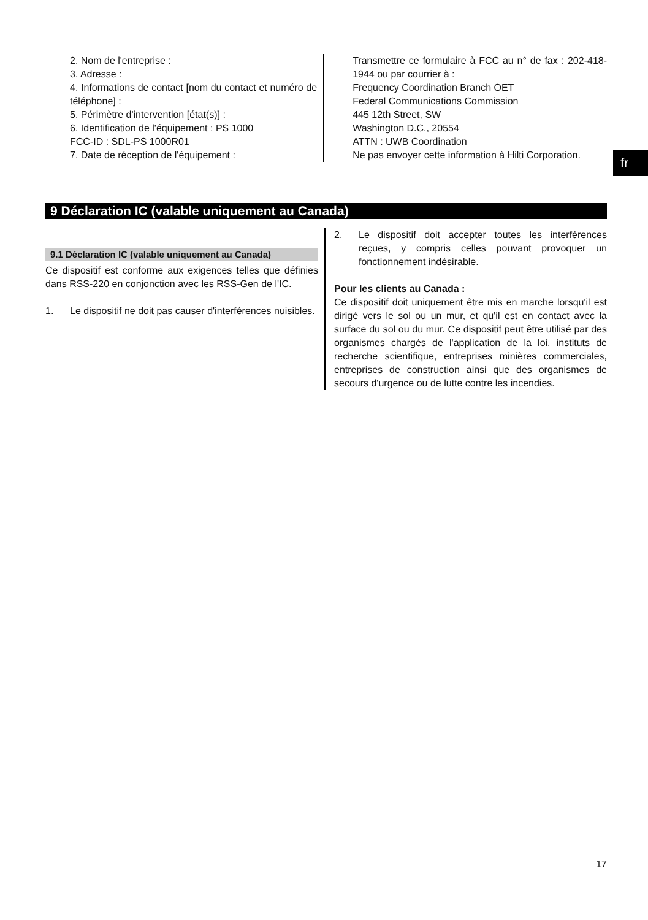2. Nom de l'entreprise :
3. Adresse :
4. Informations de contact [nom du contact et numéro de téléphone] :
5. Périmètre d'intervention [état(s)] :
6. Identification de l'équipement : PS 1000
FCC-ID : SDL-PS 1000R01
7. Date de réception de l'équipement :
Transmettre ce formulaire à FCC au n° de fax : 202-418-1944 ou par courrier à :
Frequency Coordination Branch OET
Federal Communications Commission
445 12th Street, SW
Washington D.C., 20554
ATTN : UWB Coordination
Ne pas envoyer cette information à Hilti Corporation.
fr
9 Déclaration IC (valable uniquement au Canada)
9.1 Déclaration IC (valable uniquement au Canada)
Ce dispositif est conforme aux exigences telles que définies dans RSS-220 en conjonction avec les RSS-Gen de l'IC.
1. Le dispositif ne doit pas causer d'interférences nuisibles.
2. Le dispositif doit accepter toutes les interférences reçues, y compris celles pouvant provoquer un fonctionnement indésirable.
Pour les clients au Canada :
Ce dispositif doit uniquement être mis en marche lorsqu'il est dirigé vers le sol ou un mur, et qu'il est en contact avec la surface du sol ou du mur. Ce dispositif peut être utilisé par des organismes chargés de l'application de la loi, instituts de recherche scientifique, entreprises minières commerciales, entreprises de construction ainsi que des organismes de secours d'urgence ou de lutte contre les incendies.
17